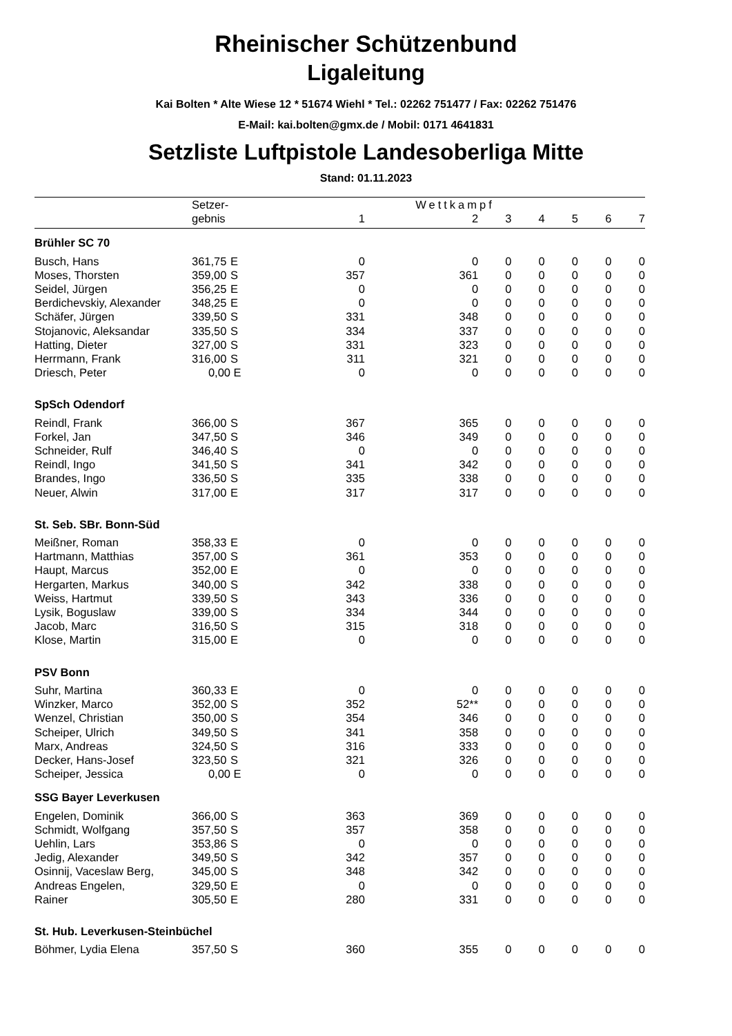Rheinischer Schützenbund
Ligaleitung
Kai Bolten * Alte Wiese 12 * 51674 Wiehl * Tel.: 02262 751477 / Fax: 02262 751476
E-Mail: kai.bolten@gmx.de / Mobil: 0171 4641831
Setzliste Luftpistole Landesoberliga Mitte
Stand: 01.11.2023
| | Setzer- | | Wettkampf | | | | | | |
| --- | --- | --- | --- | --- | --- | --- | --- | --- | --- |
| | gebnis | | 1 | 2 | 3 | 4 | 5 | 6 | 7 |
| Brühler SC 70 | | | | | | | | | |
| Busch, Hans | 361,75 | E | 0 | 0 | 0 | 0 | 0 | 0 | 0 |
| Moses, Thorsten | 359,00 | S | 357 | 361 | 0 | 0 | 0 | 0 | 0 |
| Seidel, Jürgen | 356,25 | E | 0 | 0 | 0 | 0 | 0 | 0 | 0 |
| Berdichevskiy, Alexander | 348,25 | E | 0 | 0 | 0 | 0 | 0 | 0 | 0 |
| Schäfer, Jürgen | 339,50 | S | 331 | 348 | 0 | 0 | 0 | 0 | 0 |
| Stojanovic, Aleksandar | 335,50 | S | 334 | 337 | 0 | 0 | 0 | 0 | 0 |
| Hatting, Dieter | 327,00 | S | 331 | 323 | 0 | 0 | 0 | 0 | 0 |
| Herrmann, Frank | 316,00 | S | 311 | 321 | 0 | 0 | 0 | 0 | 0 |
| Driesch, Peter | 0,00 | E | 0 | 0 | 0 | 0 | 0 | 0 | 0 |
| SpSch Odendorf | | | | | | | | | |
| Reindl, Frank | 366,00 | S | 367 | 365 | 0 | 0 | 0 | 0 | 0 |
| Forkel, Jan | 347,50 | S | 346 | 349 | 0 | 0 | 0 | 0 | 0 |
| Schneider, Rulf | 346,40 | S | 0 | 0 | 0 | 0 | 0 | 0 | 0 |
| Reindl, Ingo | 341,50 | S | 341 | 342 | 0 | 0 | 0 | 0 | 0 |
| Brandes, Ingo | 336,50 | S | 335 | 338 | 0 | 0 | 0 | 0 | 0 |
| Neuer, Alwin | 317,00 | E | 317 | 317 | 0 | 0 | 0 | 0 | 0 |
| St. Seb. SBr. Bonn-Süd | | | | | | | | | |
| Meißner, Roman | 358,33 | E | 0 | 0 | 0 | 0 | 0 | 0 | 0 |
| Hartmann, Matthias | 357,00 | S | 361 | 353 | 0 | 0 | 0 | 0 | 0 |
| Haupt, Marcus | 352,00 | E | 0 | 0 | 0 | 0 | 0 | 0 | 0 |
| Hergarten, Markus | 340,00 | S | 342 | 338 | 0 | 0 | 0 | 0 | 0 |
| Weiss, Hartmut | 339,50 | S | 343 | 336 | 0 | 0 | 0 | 0 | 0 |
| Lysik, Boguslaw | 339,00 | S | 334 | 344 | 0 | 0 | 0 | 0 | 0 |
| Jacob, Marc | 316,50 | S | 315 | 318 | 0 | 0 | 0 | 0 | 0 |
| Klose, Martin | 315,00 | E | 0 | 0 | 0 | 0 | 0 | 0 | 0 |
| PSV Bonn | | | | | | | | | |
| Suhr, Martina | 360,33 | E | 0 | 0 | 0 | 0 | 0 | 0 | 0 |
| Winzker, Marco | 352,00 | S | 352 | 52** | 0 | 0 | 0 | 0 | 0 |
| Wenzel, Christian | 350,00 | S | 354 | 346 | 0 | 0 | 0 | 0 | 0 |
| Scheiper, Ulrich | 349,50 | S | 341 | 358 | 0 | 0 | 0 | 0 | 0 |
| Marx, Andreas | 324,50 | S | 316 | 333 | 0 | 0 | 0 | 0 | 0 |
| Decker, Hans-Josef | 323,50 | S | 321 | 326 | 0 | 0 | 0 | 0 | 0 |
| Scheiper, Jessica | 0,00 | E | 0 | 0 | 0 | 0 | 0 | 0 | 0 |
| SSG Bayer Leverkusen | | | | | | | | | |
| Engelen, Dominik | 366,00 | S | 363 | 369 | 0 | 0 | 0 | 0 | 0 |
| Schmidt, Wolfgang | 357,50 | S | 357 | 358 | 0 | 0 | 0 | 0 | 0 |
| Uehlin, Lars | 353,86 | S | 0 | 0 | 0 | 0 | 0 | 0 | 0 |
| Jedig, Alexander | 349,50 | S | 342 | 357 | 0 | 0 | 0 | 0 | 0 |
| Osinnij, Vaceslaw Berg, | 345,00 | S | 348 | 342 | 0 | 0 | 0 | 0 | 0 |
| Andreas Engelen, | 329,50 | E | 0 | 0 | 0 | 0 | 0 | 0 | 0 |
| Rainer | 305,50 | E | 280 | 331 | 0 | 0 | 0 | 0 | 0 |
| St. Hub. Leverkusen-Steinbüchel | | | | | | | | | |
| Böhmer, Lydia Elena | 357,50 | S | 360 | 355 | 0 | 0 | 0 | 0 | 0 |